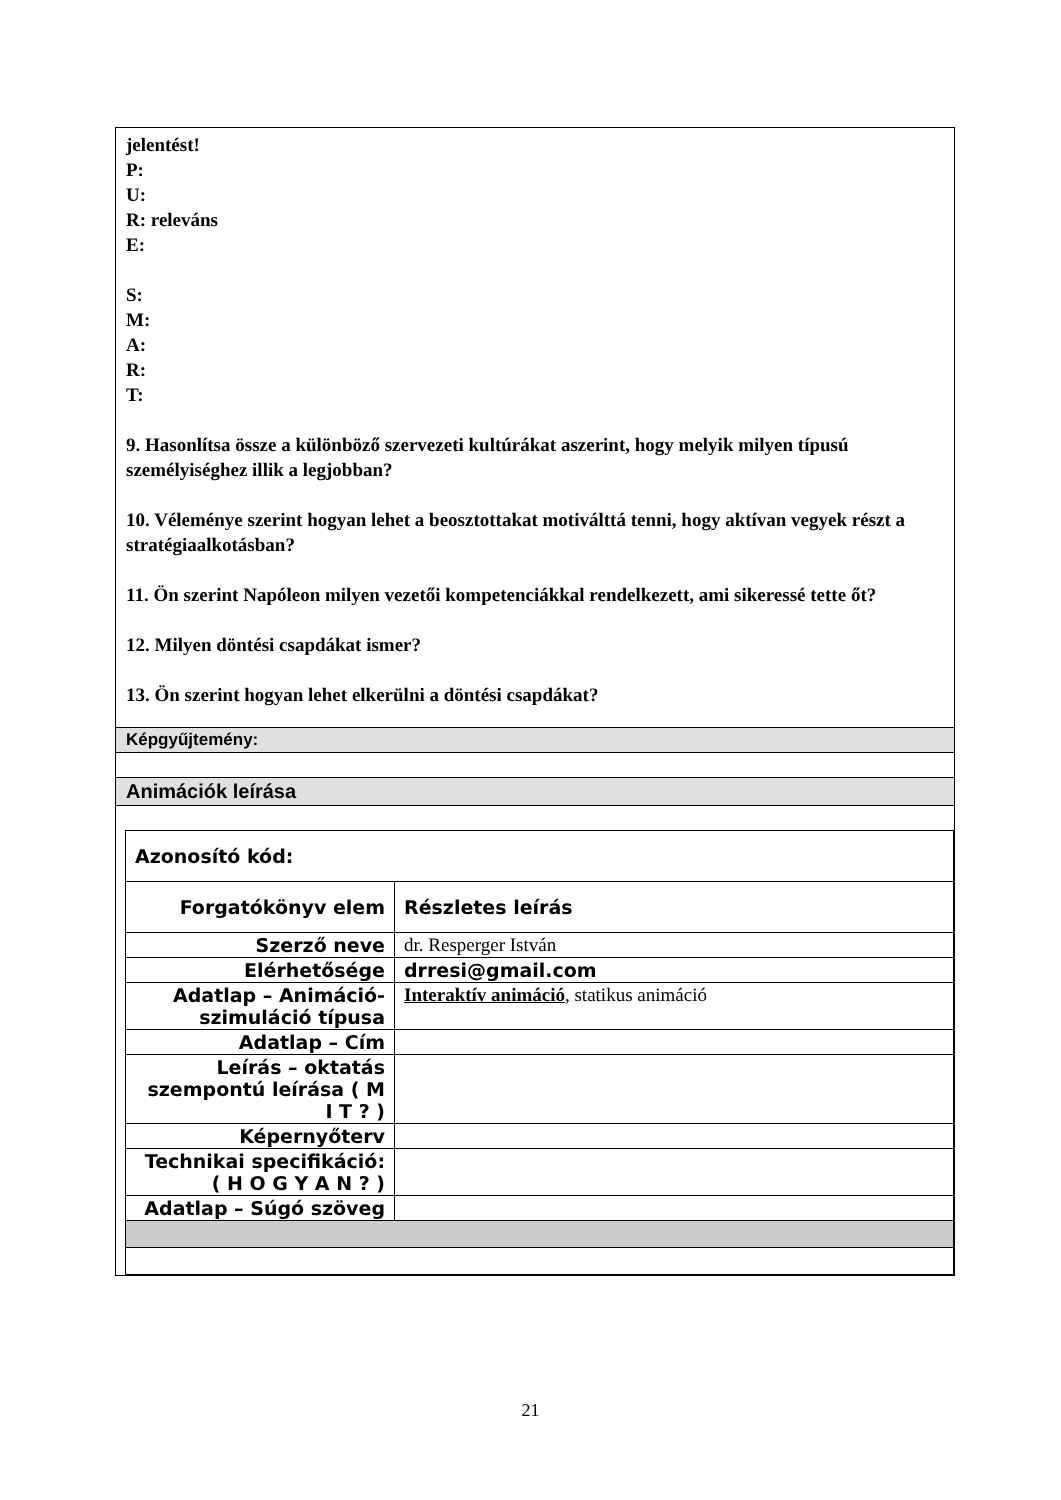jelentést!
P:
U:
R: releváns
E:
S:
M:
A:
R:
T:
9. Hasonlítsa össze a különböző szervezeti kultúrákat aszerint, hogy melyik milyen típusú személyiséghez illik a legjobban?
10. Véleménye szerint hogyan lehet a beosztottakat motiválttá tenni, hogy aktívan vegyek részt a stratégiaalkotásban?
11. Ön szerint Napóleon milyen vezetői kompetenciákkal rendelkezett, ami sikeressé tette őt?
12. Milyen döntési csapdákat ismer?
13. Ön szerint hogyan lehet elkerülni a döntési csapdákat?
Képgyűjtemény:
Animációk leírása
| Azonosító kód: | |
| Forgatókönyv elem | Részletes leírás |
| Szerző neve | dr. Resperger István |
| Elérhetősége | drresi@gmail.com |
| Adatlap – Animáció-szimuláció típusa | Interaktív animáció , statikus animáció |
| Adatlap – Cím | |
| Leírás – oktatás szempontú leírása ( M I T ? ) | |
| Képernyőterv | |
| Technikai specifikáció: ( H O G Y A N ? ) | |
| Adatlap – Súgó szöveg | |
21